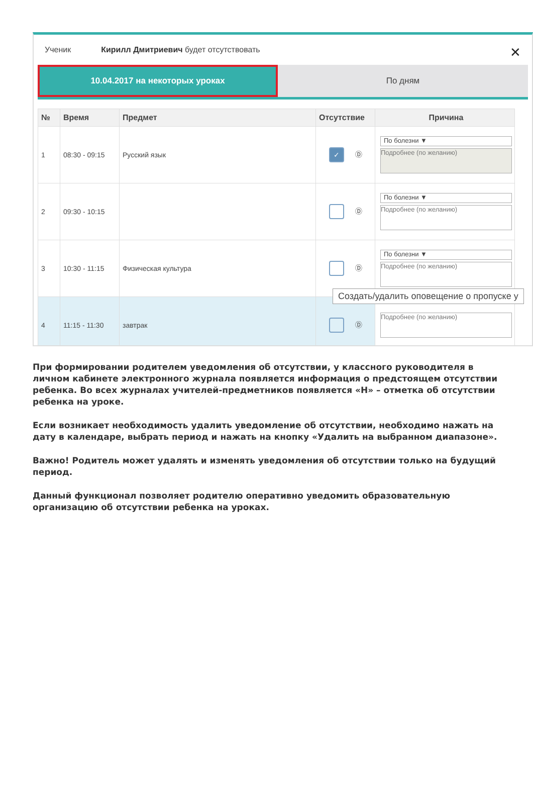Ученик Кирилл Дмитриевич будет отсутствовать
✕
10.04.2017 на некоторых уроках По дням
| № | Время | Предмет | Отсутствие | Причина |
| --- | --- | --- | --- | --- |
| 1 | 08:30 - 09:15 | Русский язык | ✓ Ⓓ | По болезни ▼ Подробнее (по желанию) |
| 2 | 09:30 - 10:15 | | Ⓓ | По болезни ▼ Подробнее (по желанию) |
| 3 | 10:30 - 11:15 | Физическая культура | Ⓓ | По болезни ▼ Подробнее (по желанию) |
| 4 | 11:15 - 11:30 | завтрак | Ⓓ | Подробнее (по желанию) |
Создать/удалить оповещение о пропуске у
При формировании родителем уведомления об отсутствии, у классного руководителя в личном кабинете электронного журнала появляется информация о предстоящем отсутствии ребенка. Во всех журналах учителей-предметников появляется «Н» – отметка об отсутствии ребенка на уроке.
Если возникает необходимость удалить уведомление об отсутствии, необходимо нажать на дату в календаре, выбрать период и нажать на кнопку «Удалить на выбранном диапазоне».
Важно! Родитель может удалять и изменять уведомления об отсутствии только на будущий период.
Данный функционал позволяет родителю оперативно уведомить образовательную организацию об отсутствии ребенка на уроках.